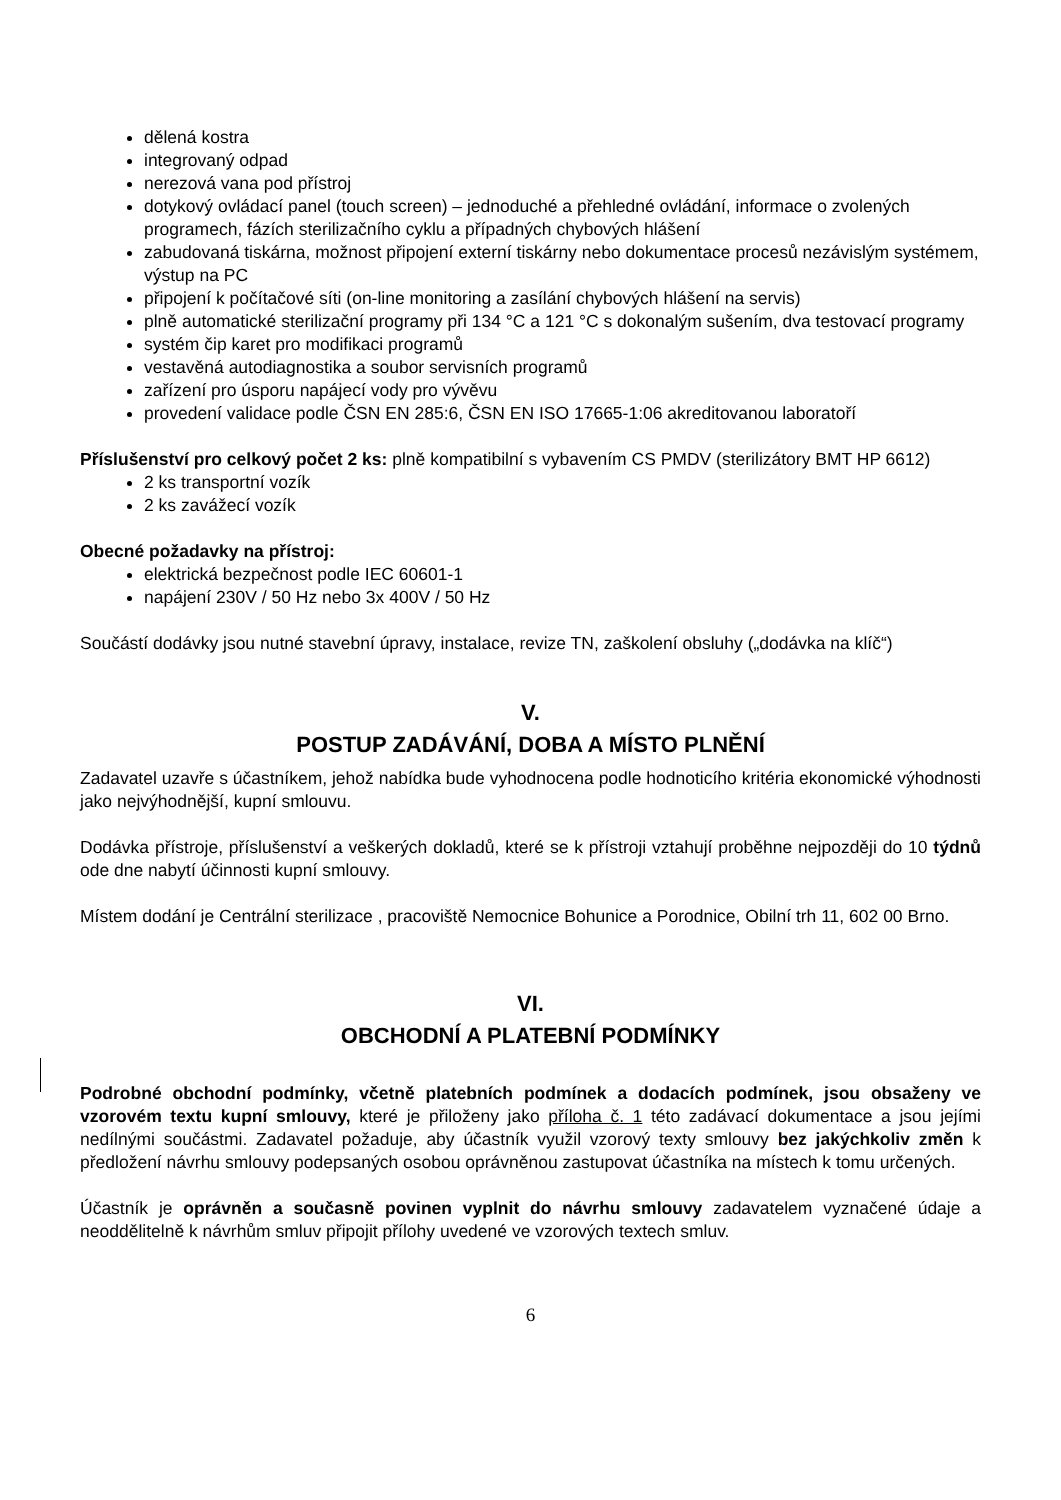dělená kostra
integrovaný odpad
nerezová vana pod přístroj
dotykový ovládací panel (touch screen) – jednoduché a přehledné ovládání, informace o zvolených programech, fázích sterilizačního cyklu a případných chybových hlášení
zabudovaná tiskárna, možnost připojení externí tiskárny nebo dokumentace procesů nezávislým systémem, výstup na PC
připojení k počítačové síti (on-line monitoring a zasílání chybových hlášení na servis)
plně automatické sterilizační programy při 134 °C a 121 °C s dokonalým sušením, dva testovací programy
systém čip karet pro modifikaci programů
vestavěná autodiagnostika a soubor servisních programů
zařízení pro úsporu napájecí vody pro vývěvu
provedení validace podle ČSN EN 285:6, ČSN EN ISO 17665-1:06 akreditovanou laboratoří
Příslušenství pro celkový počet 2 ks: plně kompatibilní s vybavením CS PMDV (sterilizátory BMT HP 6612)
2 ks transportní vozík
2 ks zavážecí vozík
Obecné požadavky na přístroj:
elektrická bezpečnost podle IEC 60601-1
napájení 230V / 50 Hz nebo 3x 400V / 50 Hz
Součástí dodávky jsou nutné stavební úpravy, instalace, revize TN, zaškolení obsluhy („dodávka na klíč“)
V.
POSTUP ZADÁVÁNÍ, DOBA A MÍSTO PLNĚNÍ
Zadavatel uzavře s účastníkem, jehož nabídka bude vyhodnocena podle hodnoticího kritéria ekonomické výhodnosti jako nejvýhodnější, kupní smlouvu.
Dodávka přístroje, příslušenství a veškerých dokladů, které se k přístroji vztahují proběhne nejpozději do 10 týdnů ode dne nabytí účinnosti kupní smlouvy.
Místem dodání je Centrální sterilizace , pracoviště Nemocnice Bohunice a Porodnice, Obilní trh 11, 602 00 Brno.
VI.
OBCHODNÍ A PLATEBNÍ PODMÍNKY
Podrobné obchodní podmínky, včetně platebních podmínek a dodacích podmínek, jsou obsaženy ve vzorovém textu kupní smlouvy, které je přiloženy jako příloha č. 1 této zadávací dokumentace a jsou jejími nedílnými součástmi. Zadavatel požaduje, aby účastník využil vzorový texty smlouvy bez jakýchkoliv změn k předložení návrhu smlouvy podepsaných osobou oprávněnou zastupovat účastníka na místech k tomu určených.
Účastník je oprávněn a současně povinen vyplnit do návrhu smlouvy zadavatelem vyznačené údaje a neoddělitelně k návrhům smluv připojit přílohy uvedené ve vzorových textech smluv.
6